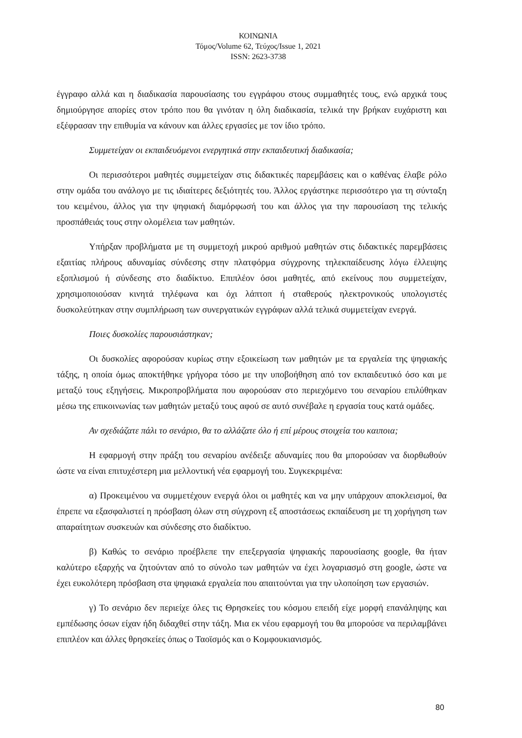ΚΟΙΝΩΝΙΑ
Τόμος/Volume 62, Τεύχος/Issue 1, 2021
ISSN: 2623-3738
έγγραφο αλλά και η διαδικασία παρουσίασης του εγγράφου στους συμμαθητές τους, ενώ αρχικά τους δημιούργησε απορίες στον τρόπο που θα γινόταν η όλη διαδικασία, τελικά την βρήκαν ευχάριστη και εξέφρασαν την επιθυμία να κάνουν και άλλες εργασίες με τον ίδιο τρόπο.
Συμμετείχαν οι εκπαιδευόμενοι ενεργητικά στην εκπαιδευτική διαδικασία;
Οι περισσότεροι μαθητές συμμετείχαν στις διδακτικές παρεμβάσεις και ο καθένας έλαβε ρόλο στην ομάδα του ανάλογο με τις ιδιαίτερες δεξιότητές του. Άλλος εργάστηκε περισσότερο για τη σύνταξη του κειμένου, άλλος για την ψηφιακή διαμόρφωσή του και άλλος για την παρουσίαση της τελικής προσπάθειάς τους στην ολομέλεια των μαθητών.
Υπήρξαν προβλήματα με τη συμμετοχή μικρού αριθμού μαθητών στις διδακτικές παρεμβάσεις εξαιτίας πλήρους αδυναμίας σύνδεσης στην πλατφόρμα σύγχρονης τηλεκπαίδευσης λόγω έλλειψης εξοπλισμού ή σύνδεσης στο διαδίκτυο. Επιπλέον όσοι μαθητές, από εκείνους που συμμετείχαν, χρησιμοποιούσαν κινητά τηλέφωνα και όχι λάπτοπ ή σταθερούς ηλεκτρονικούς υπολογιστές δυσκολεύτηκαν στην συμπλήρωση των συνεργατικών εγγράφων αλλά τελικά συμμετείχαν ενεργά.
Ποιες δυσκολίες παρουσιάστηκαν;
Οι δυσκολίες αφορούσαν κυρίως στην εξοικείωση των μαθητών με τα εργαλεία της ψηφιακής τάξης, η οποία όμως αποκτήθηκε γρήγορα τόσο με την υποβοήθηση από τον εκπαιδευτικό όσο και με μεταξύ τους εξηγήσεις. Μικροπροβλήματα που αφορούσαν στο περιεχόμενο του σεναρίου επιλύθηκαν μέσω της επικοινωνίας των μαθητών μεταξύ τους αφού σε αυτό συνέβαλε η εργασία τους κατά ομάδες.
Αν σχεδιάζατε πάλι το σενάριο, θα το αλλάζατε όλο ή επί μέρους στοιχεία του καιποια;
Η εφαρμογή στην πράξη του σεναρίου ανέδειξε αδυναμίες που θα μπορούσαν να διορθωθούν ώστε να είναι επιτυχέστερη μια μελλοντική νέα εφαρμογή του. Συγκεκριμένα:
α) Προκειμένου να συμμετέχουν ενεργά όλοι οι μαθητές και να μην υπάρχουν αποκλεισμοί, θα έπρεπε να εξασφαλιστεί η πρόσβαση όλων στη σύγχρονη εξ αποστάσεως εκπαίδευση με τη χορήγηση των απαραίτητων συσκευών και σύνδεσης στο διαδίκτυο.
β) Καθώς το σενάριο προέβλεπε την επεξεργασία ψηφιακής παρουσίασης google, θα ήταν καλύτερο εξαρχής να ζητούνταν από το σύνολο των μαθητών να έχει λογαριασμό στη google, ώστε να έχει ευκολότερη πρόσβαση στα ψηφιακά εργαλεία που απαιτούνται για την υλοποίηση των εργασιών.
γ) Το σενάριο δεν περιείχε όλες τις Θρησκείες του κόσμου επειδή είχε μορφή επανάληψης και εμπέδωσης όσων είχαν ήδη διδαχθεί στην τάξη. Μια εκ νέου εφαρμογή του θα μπορούσε να περιλαμβάνει επιπλέον και άλλες θρησκείες όπως ο Ταοϊσμός και ο Κομφουκιανισμός.
80